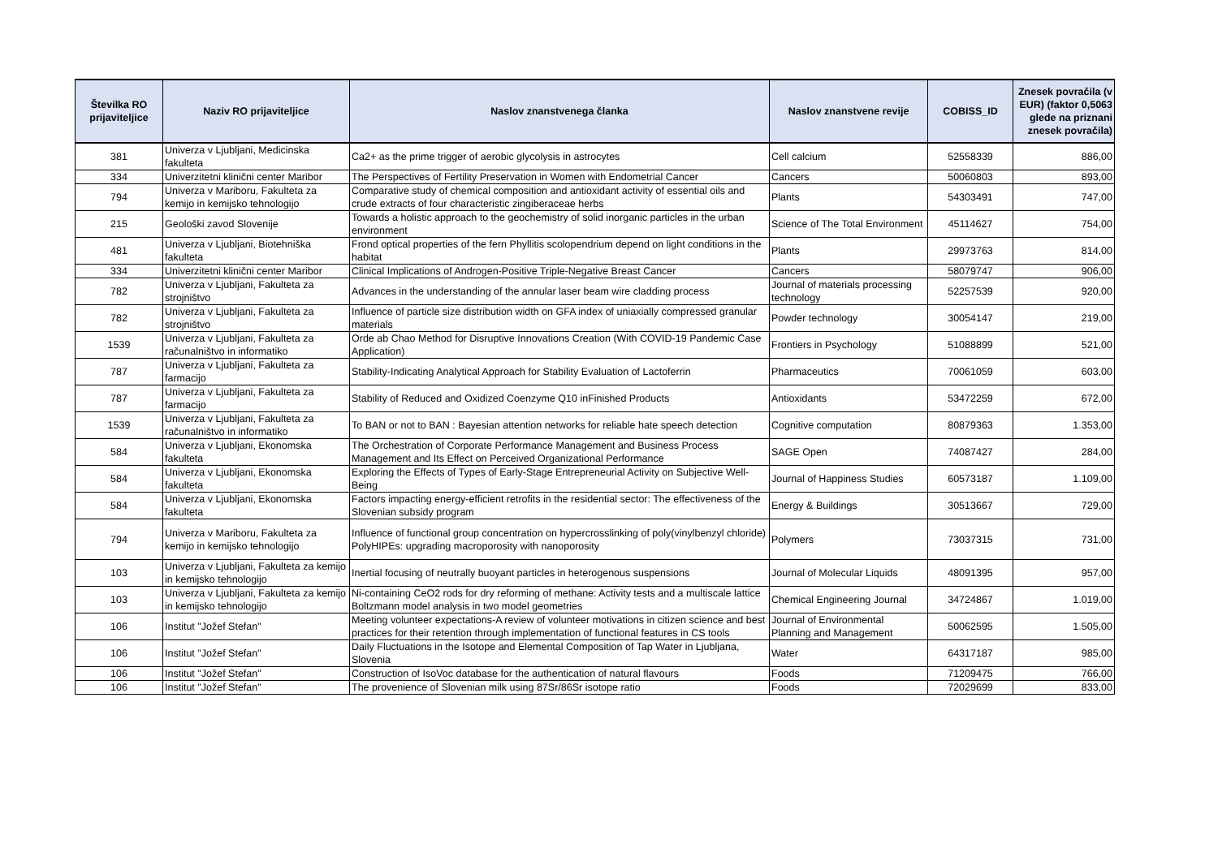| Številka RO prijaviteljice | Naziv RO prijaviteljice | Naslov znanstvenega članka | Naslov znanstvene revije | COBISS_ID | Znesek povračila (v EUR) (faktor 0,5063 glede na priznani znesek povračila) |
| --- | --- | --- | --- | --- | --- |
| 381 | Univerza v Ljubljani, Medicinska fakulteta | Ca2+ as the prime trigger of aerobic glycolysis in astrocytes | Cell calcium | 52558339 | 886,00 |
| 334 | Univerzitetni klinični center Maribor | The Perspectives of Fertility Preservation in Women with Endometrial Cancer | Cancers | 50060803 | 893,00 |
| 794 | Univerza v Mariboru, Fakulteta za kemijo in kemijsko tehnologijo | Comparative study of chemical composition and antioxidant activity of essential oils and crude extracts of four characteristic zingiberaceae herbs | Plants | 54303491 | 747,00 |
| 215 | Geološki zavod Slovenije | Towards a holistic approach to the geochemistry of solid inorganic particles in the urban environment | Science of The Total Environment | 45114627 | 754,00 |
| 481 | Univerza v Ljubljani, Biotehniška fakulteta | Frond optical properties of the fern Phyllitis scolopendrium depend on light conditions in the habitat | Plants | 29973763 | 814,00 |
| 334 | Univerzitetni klinični center Maribor | Clinical Implications of Androgen-Positive Triple-Negative Breast Cancer | Cancers | 58079747 | 906,00 |
| 782 | Univerza v Ljubljani, Fakulteta za strojništvo | Advances in the understanding of the annular laser beam wire cladding process | Journal of materials processing technology | 52257539 | 920,00 |
| 782 | Univerza v Ljubljani, Fakulteta za strojništvo | Influence of particle size distribution width on GFA index of uniaxially compressed granular materials | Powder technology | 30054147 | 219,00 |
| 1539 | Univerza v Ljubljani, Fakulteta za računalništvo in informatiko | Orde ab Chao Method for Disruptive Innovations Creation (With COVID-19 Pandemic Case Application) | Frontiers in Psychology | 51088899 | 521,00 |
| 787 | Univerza v Ljubljani, Fakulteta za farmacijo | Stability-Indicating Analytical Approach for Stability Evaluation of Lactoferrin | Pharmaceutics | 70061059 | 603,00 |
| 787 | Univerza v Ljubljani, Fakulteta za farmacijo | Stability of Reduced and Oxidized Coenzyme Q10 inFinished Products | Antioxidants | 53472259 | 672,00 |
| 1539 | Univerza v Ljubljani, Fakulteta za računalništvo in informatiko | To BAN or not to BAN : Bayesian attention networks for reliable hate speech detection | Cognitive computation | 80879363 | 1.353,00 |
| 584 | Univerza v Ljubljani, Ekonomska fakulteta | The Orchestration of Corporate Performance Management and Business Process Management and Its Effect on Perceived Organizational Performance | SAGE Open | 74087427 | 284,00 |
| 584 | Univerza v Ljubljani, Ekonomska fakulteta | Exploring the Effects of Types of Early-Stage Entrepreneurial Activity on Subjective Well-Being | Journal of Happiness Studies | 60573187 | 1.109,00 |
| 584 | Univerza v Ljubljani, Ekonomska fakulteta | Factors impacting energy-efficient retrofits in the residential sector: The effectiveness of the Slovenian subsidy program | Energy & Buildings | 30513667 | 729,00 |
| 794 | Univerza v Mariboru, Fakulteta za kemijo in kemijsko tehnologijo | Influence of functional group concentration on hypercrosslinking of poly(vinylbenzyl chloride) PolyHIPEs: upgrading macroporosity with nanoporosity | Polymers | 73037315 | 731,00 |
| 103 | Univerza v Ljubljani, Fakulteta za kemijo in kemijsko tehnologijo | Inertial focusing of neutrally buoyant particles in heterogenous suspensions | Journal of Molecular Liquids | 48091395 | 957,00 |
| 103 | Univerza v Ljubljani, Fakulteta za kemijo in kemijsko tehnologijo | Ni-containing CeO2 rods for dry reforming of methane: Activity tests and a multiscale lattice Boltzmann model analysis in two model geometries | Chemical Engineering Journal | 34724867 | 1.019,00 |
| 106 | Institut "Jožef Stefan" | Meeting volunteer expectations-A review of volunteer motivations in citizen science and best practices for their retention through implementation of functional features in CS tools | Journal of Environmental Planning and Management | 50062595 | 1.505,00 |
| 106 | Institut "Jožef Stefan" | Daily Fluctuations in the Isotope and Elemental Composition of Tap Water in Ljubljana, Slovenia | Water | 64317187 | 985,00 |
| 106 | Institut "Jožef Stefan" | Construction of IsoVoc database for the authentication of natural flavours | Foods | 71209475 | 766,00 |
| 106 | Institut "Jožef Stefan" | The provenience of Slovenian milk using 87Sr/86Sr isotope ratio | Foods | 72029699 | 833,00 |